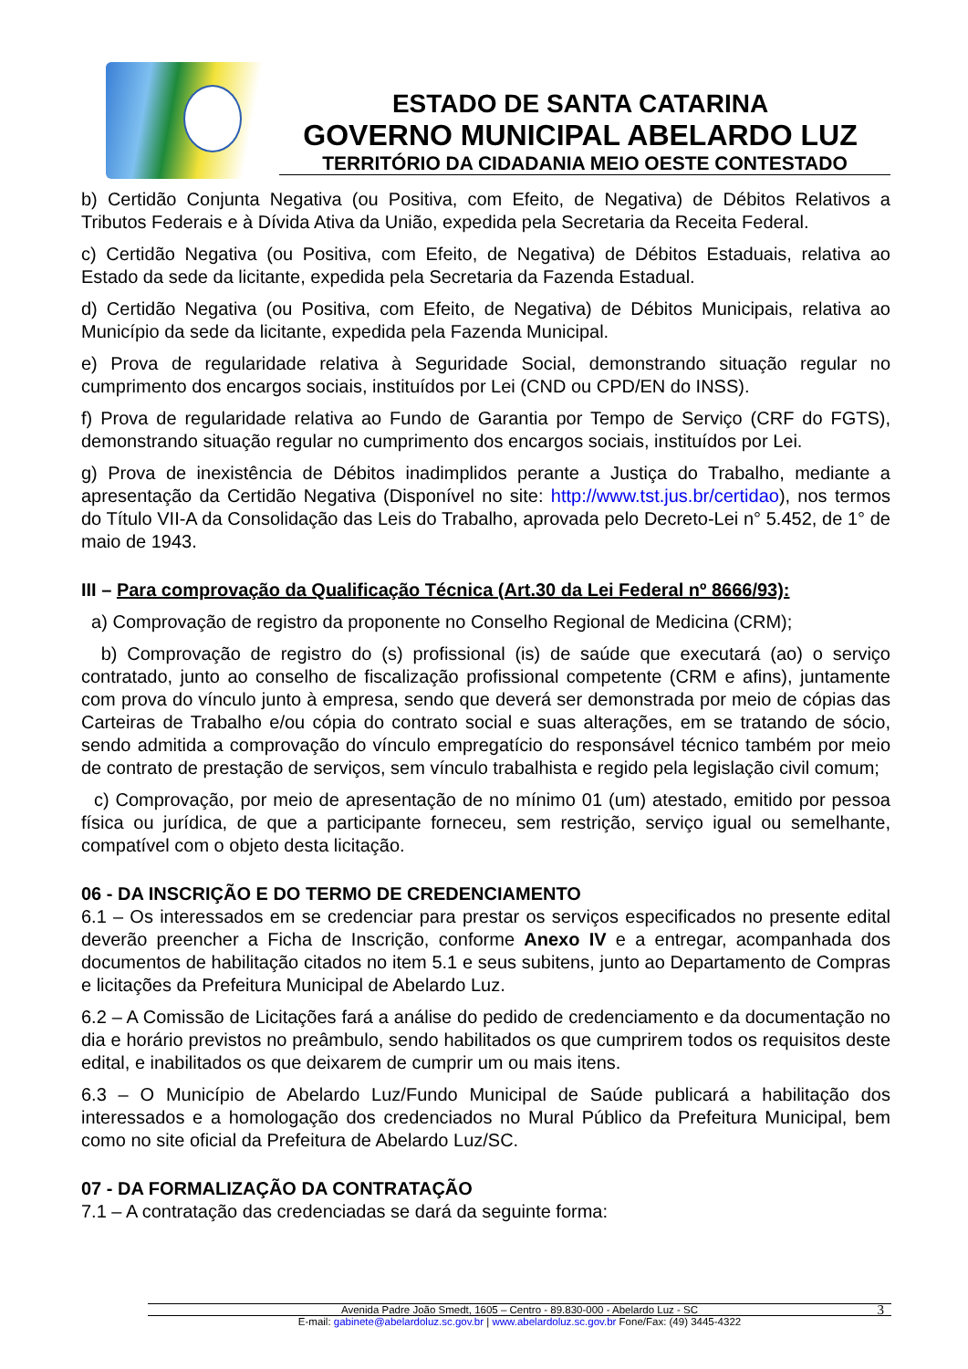ESTADO DE SANTA CATARINA
GOVERNO MUNICIPAL ABELARDO LUZ
TERRITÓRIO DA CIDADANIA MEIO OESTE CONTESTADO
b) Certidão Conjunta Negativa (ou Positiva, com Efeito, de Negativa) de Débitos Relativos a Tributos Federais e à Dívida Ativa da União, expedida pela Secretaria da Receita Federal.
c) Certidão Negativa (ou Positiva, com Efeito, de Negativa) de Débitos Estaduais, relativa ao Estado da sede da licitante, expedida pela Secretaria da Fazenda Estadual.
d) Certidão Negativa (ou Positiva, com Efeito, de Negativa) de Débitos Municipais, relativa ao Município da sede da licitante, expedida pela Fazenda Municipal.
e) Prova de regularidade relativa à Seguridade Social, demonstrando situação regular no cumprimento dos encargos sociais, instituídos por Lei (CND ou CPD/EN do INSS).
f) Prova de regularidade relativa ao Fundo de Garantia por Tempo de Serviço (CRF do FGTS), demonstrando situação regular no cumprimento dos encargos sociais, instituídos por Lei.
g) Prova de inexistência de Débitos inadimplidos perante a Justiça do Trabalho, mediante a apresentação da Certidão Negativa (Disponível no site: http://www.tst.jus.br/certidao), nos termos do Título VII-A da Consolidação das Leis do Trabalho, aprovada pelo Decreto-Lei n° 5.452, de 1° de maio de 1943.
III – Para comprovação da Qualificação Técnica (Art.30 da Lei Federal nº 8666/93):
a) Comprovação de registro da proponente no Conselho Regional de Medicina (CRM);
b) Comprovação de registro do (s) profissional (is) de saúde que executará (ao) o serviço contratado, junto ao conselho de fiscalização profissional competente (CRM e afins), juntamente com prova do vínculo junto à empresa, sendo que deverá ser demonstrada por meio de cópias das Carteiras de Trabalho e/ou cópia do contrato social e suas alterações, em se tratando de sócio, sendo admitida a comprovação do vínculo empregatício do responsável técnico também por meio de contrato de prestação de serviços, sem vínculo trabalhista e regido pela legislação civil comum;
c) Comprovação, por meio de apresentação de no mínimo 01 (um) atestado, emitido por pessoa física ou jurídica, de que a participante forneceu, sem restrição, serviço igual ou semelhante, compatível com o objeto desta licitação.
06 - DA INSCRIÇÃO E DO TERMO DE CREDENCIAMENTO
6.1 – Os interessados em se credenciar para prestar os serviços especificados no presente edital deverão preencher a Ficha de Inscrição, conforme Anexo IV e a entregar, acompanhada dos documentos de habilitação citados no item 5.1 e seus subitens, junto ao Departamento de Compras e licitações da Prefeitura Municipal de Abelardo Luz.
6.2 – A Comissão de Licitações fará a análise do pedido de credenciamento e da documentação no dia e horário previstos no preâmbulo, sendo habilitados os que cumprirem todos os requisitos deste edital, e inabilitados os que deixarem de cumprir um ou mais itens.
6.3 – O Município de Abelardo Luz/Fundo Municipal de Saúde publicará a habilitação dos interessados e a homologação dos credenciados no Mural Público da Prefeitura Municipal, bem como no site oficial da Prefeitura de Abelardo Luz/SC.
07 - DA FORMALIZAÇÃO DA CONTRATAÇÃO
7.1 – A contratação das credenciadas se dará da seguinte forma:
Avenida Padre João Smedt, 1605 – Centro - 89.830-000 - Abelardo Luz - SC 3
E-mail: gabinete@abelardoluz.sc.gov.br | www.abelardoluz.sc.gov.br Fone/Fax: (49) 3445-4322